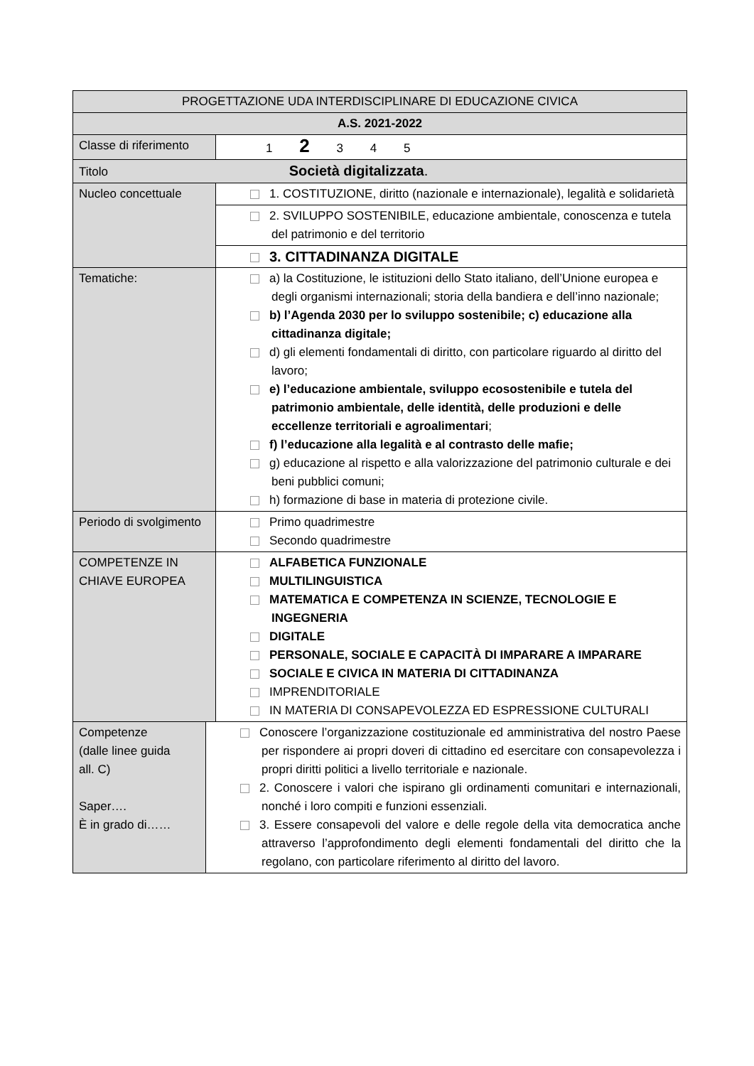| PROGETTAZIONE UDA INTERDISCIPLINARE DI EDUCAZIONE CIVICA | | |
| A.S. 2021-2022 | | |
| Classe di riferimento | | 1 2 3 4 5 |
| Titolo Società digitalizzata . | | |
| Nucleo concettuale | | 1. COSTITUZIONE, diritto (nazionale e internazionale), legalità e solidarietà |
| | | 2. SVILUPPO SOSTENIBILE, educazione ambientale, conoscenza e tutela del patrimonio e del territorio |
| | | 3. CITTADINANZA DIGITALE |
| Tematiche: | | a) la Costituzione, le istituzioni dello Stato italiano, dell’Unione europea e degli organismi internazionali; storia della bandiera e dell’inno nazionale; b) l’Agenda 2030 per lo sviluppo sostenibile; c) educazione alla cittadinanza digitale; d) gli elementi fondamentali di diritto, con particolare riguardo al diritto del lavoro; e) l’educazione ambientale, sviluppo ecosostenibile e tutela del patrimonio ambientale, delle identità, delle produzioni e delle eccellenze territoriali e agroalimentari ; f) l’educazione alla legalità e al contrasto delle mafie; g) educazione al rispetto e alla valorizzazione del patrimonio culturale e dei beni pubblici comuni; h) formazione di base in materia di protezione civile. |
| Periodo di svolgimento | | Primo quadrimestre Secondo quadrimestre |
| COMPETENZE IN CHIAVE EUROPEA | | ALFABETICA FUNZIONALE MULTILINGUISTICA MATEMATICA E COMPETENZA IN SCIENZE, TECNOLOGIE E INGEGNERIA DIGITALE PERSONALE, SOCIALE E CAPACITÀ DI IMPARARE A IMPARARE SOCIALE E CIVICA IN MATERIA DI CITTADINANZA IMPRENDITORIALE IN MATERIA DI CONSAPEVOLEZZA ED ESPRESSIONE CULTURALI |
| Competenze (dalle linee guida all. C) Saper…. È in grado di…… | Conoscere l’organizzazione costituzionale ed amministrativa del nostro Paese per rispondere ai propri doveri di cittadino ed esercitare con consapevolezza i propri diritti politici a livello territoriale e nazionale. 2. Conoscere i valori che ispirano gli ordinamenti comunitari e internazionali, nonché i loro compiti e funzioni essenziali. 3. Essere consapevoli del valore e delle regole della vita democratica anche attraverso l’approfondimento degli elementi fondamentali del diritto che la regolano, con particolare riferimento al diritto del lavoro. | |